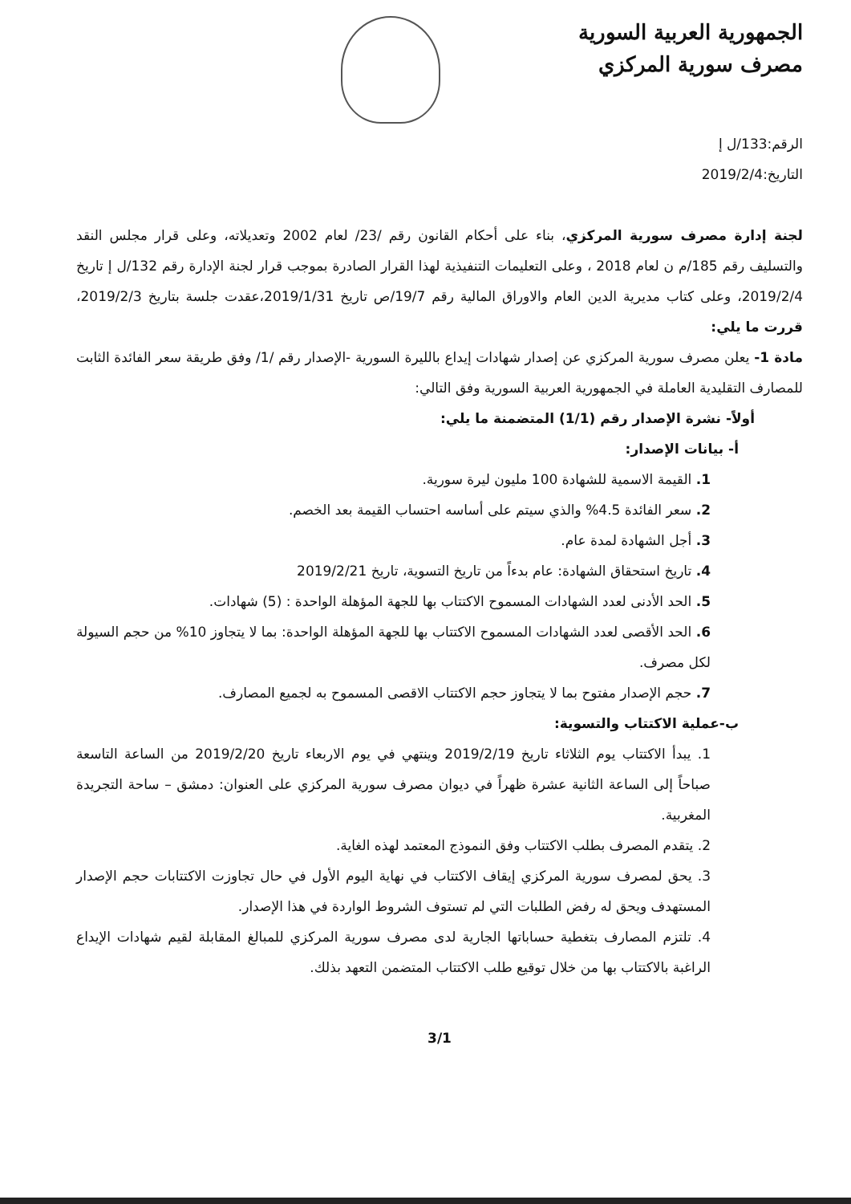الجمهورية العربية السورية
مصرف سورية المركزي
الرقم:133/ل إ
التاريخ:2019/2/4
لجنة إدارة مصرف سورية المركزي، بناء على أحكام القانون رقم /23/ لعام 2002 وتعديلاته، وعلى قرار مجلس النقد والتسليف رقم 185/م ن لعام 2018 ، وعلى التعليمات التنفيذية لهذا القرار الصادرة بموجب قرار لجنة الإدارة رقم 132/ل إ تاريخ 2019/2/4، وعلى كتاب مديرية الدين العام والاوراق المالية رقم 19/7/ص تاريخ 2019/1/31،عقدت جلسة بتاريخ 2019/2/3، قررت ما يلي:
مادة 1- يعلن مصرف سورية المركزي عن إصدار شهادات إيداع بالليرة السورية -الإصدار رقم /1/ وفق طريقة سعر الفائدة الثابت للمصارف التقليدية العاملة في الجمهورية العربية السورية وفق التالي:
أولاً- نشرة الإصدار رقم (1/1) المتضمنة ما يلي:
أ- بيانات الإصدار:
1. القيمة الاسمية للشهادة 100 مليون ليرة سورية.
2. سعر الفائدة 4.5% والذي سيتم على أساسه احتساب القيمة بعد الخصم.
3. أجل الشهادة لمدة عام.
4. تاريخ استحقاق الشهادة: عام بدءاً من تاريخ التسوية، تاريخ 2019/2/21
5. الحد الأدنى لعدد الشهادات المسموح الاكتتاب بها للجهة المؤهلة الواحدة : (5) شهادات.
6. الحد الأقصى لعدد الشهادات المسموح الاكتتاب بها للجهة المؤهلة الواحدة: بما لا يتجاوز 10% من حجم السيولة لكل مصرف.
7. حجم الإصدار مفتوح بما لا يتجاوز حجم الاكتتاب الاقصى المسموح به لجميع المصارف.
ب-عملية الاكتتاب والتسوية:
1. يبدأ الاكتتاب يوم الثلاثاء تاريخ 2019/2/19 وينتهي في يوم الاربعاء تاريخ 2019/2/20 من الساعة التاسعة صباحاً إلى الساعة الثانية عشرة ظهراً في ديوان مصرف سورية المركزي على العنوان: دمشق – ساحة التجريدة المغربية.
2. يتقدم المصرف بطلب الاكتتاب وفق النموذج المعتمد لهذه الغاية.
3. يحق لمصرف سورية المركزي إيقاف الاكتتاب في نهاية اليوم الأول في حال تجاوزت الاكتتابات حجم الإصدار المستهدف ويحق له رفض الطلبات التي لم تستوف الشروط الواردة في هذا الإصدار.
4. تلتزم المصارف بتغطية حساباتها الجارية لدى مصرف سورية المركزي للمبالغ المقابلة لقيم شهادات الإيداع الراغبة بالاكتتاب بها من خلال توقيع طلب الاكتتاب المتضمن التعهد بذلك.
3/1